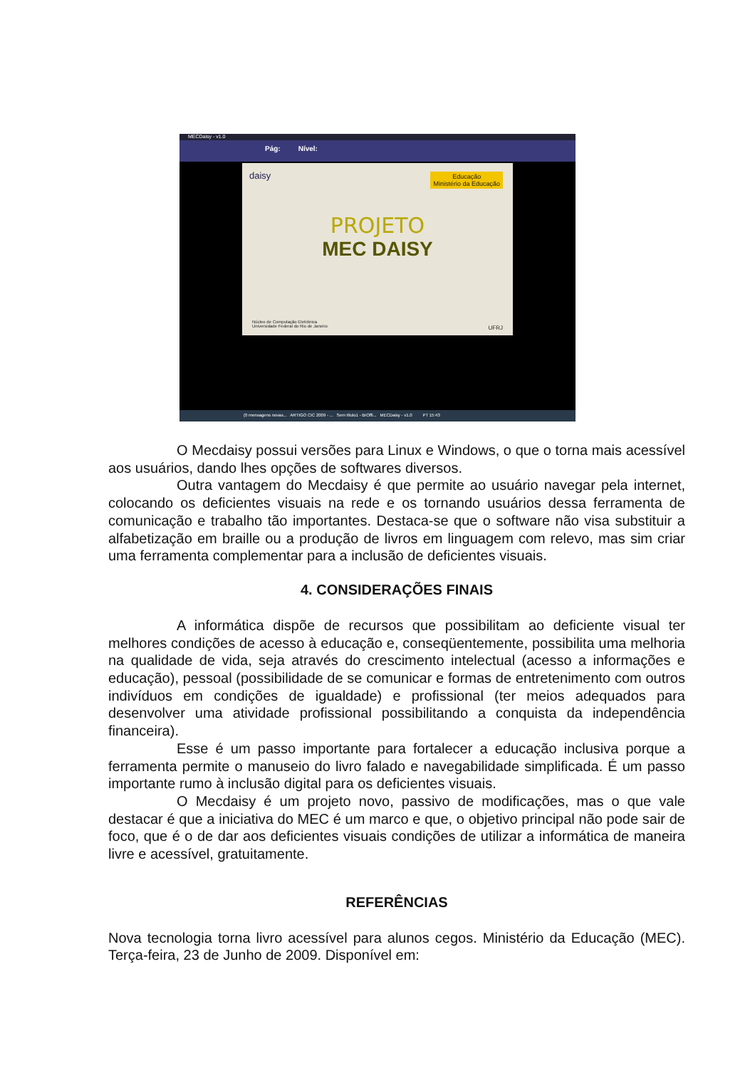MECDaisy - v1.0
Pág: Nível:
daisy Educação
Ministério da Educação
PROJETO
MEC DAISY
Núcleo de Computação Eletrônica
Universidade Federal do Rio de Janeiro UFRJ
(0 mensagens novas... ARTIGO CIC 2009 - ... Sem título1 - BrOffi... MECDaisy - v1.0 PT 15:43
O Mecdaisy possui versões para Linux e Windows, o que o torna mais acessível aos usuários, dando lhes opções de softwares diversos.
Outra vantagem do Mecdaisy é que permite ao usuário navegar pela internet, colocando os deficientes visuais na rede e os tornando usuários dessa ferramenta de comunicação e trabalho tão importantes. Destaca-se que o software não visa substituir a alfabetização em braille ou a produção de livros em linguagem com relevo, mas sim criar uma ferramenta complementar para a inclusão de deficientes visuais.
4. CONSIDERAÇÕES FINAIS
A informática dispõe de recursos que possibilitam ao deficiente visual ter melhores condições de acesso à educação e, conseqüentemente, possibilita uma melhoria na qualidade de vida, seja através do crescimento intelectual (acesso a informações e educação), pessoal (possibilidade de se comunicar e formas de entretenimento com outros indivíduos em condições de igualdade) e profissional (ter meios adequados para desenvolver uma atividade profissional possibilitando a conquista da independência financeira).
Esse é um passo importante para fortalecer a educação inclusiva porque a ferramenta permite o manuseio do livro falado e navegabilidade simplificada. É um passo importante rumo à inclusão digital para os deficientes visuais.
O Mecdaisy é um projeto novo, passivo de modificações, mas o que vale destacar é que a iniciativa do MEC é um marco e que, o objetivo principal não pode sair de foco, que é o de dar aos deficientes visuais condições de utilizar a informática de maneira livre e acessível, gratuitamente.
REFERÊNCIAS
Nova tecnologia torna livro acessível para alunos cegos. Ministério da Educação (MEC). Terça-feira, 23 de Junho de 2009. Disponível em: